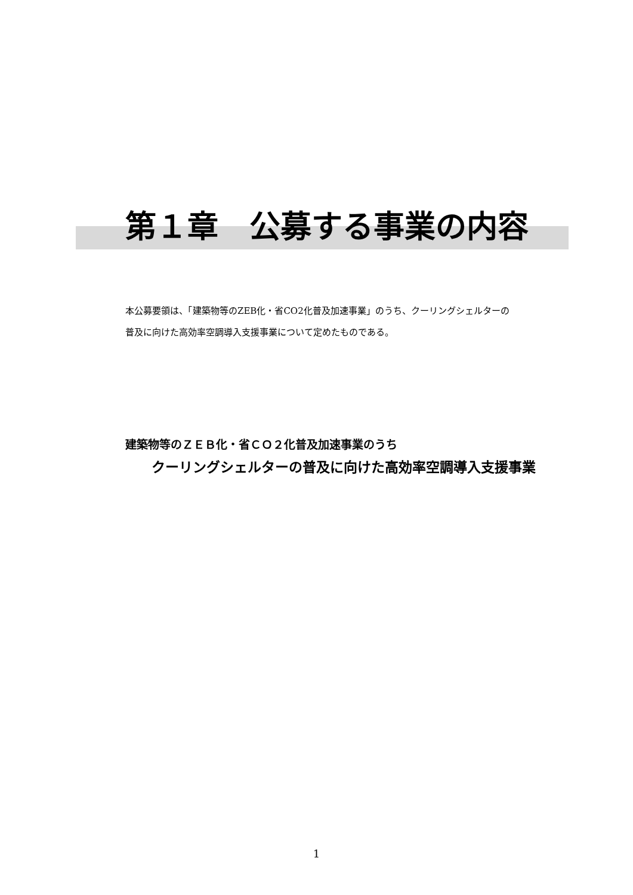第１章　公募する事業の内容
本公募要領は、「建築物等のZEB化・省CO2化普及加速事業」のうち、クーリングシェルターの
普及に向けた高効率空調導入支援事業について定めたものである。
建築物等のＺＥＢ化・省ＣＯ２化普及加速事業のうち
クーリングシェルターの普及に向けた高効率空調導入支援事業
1